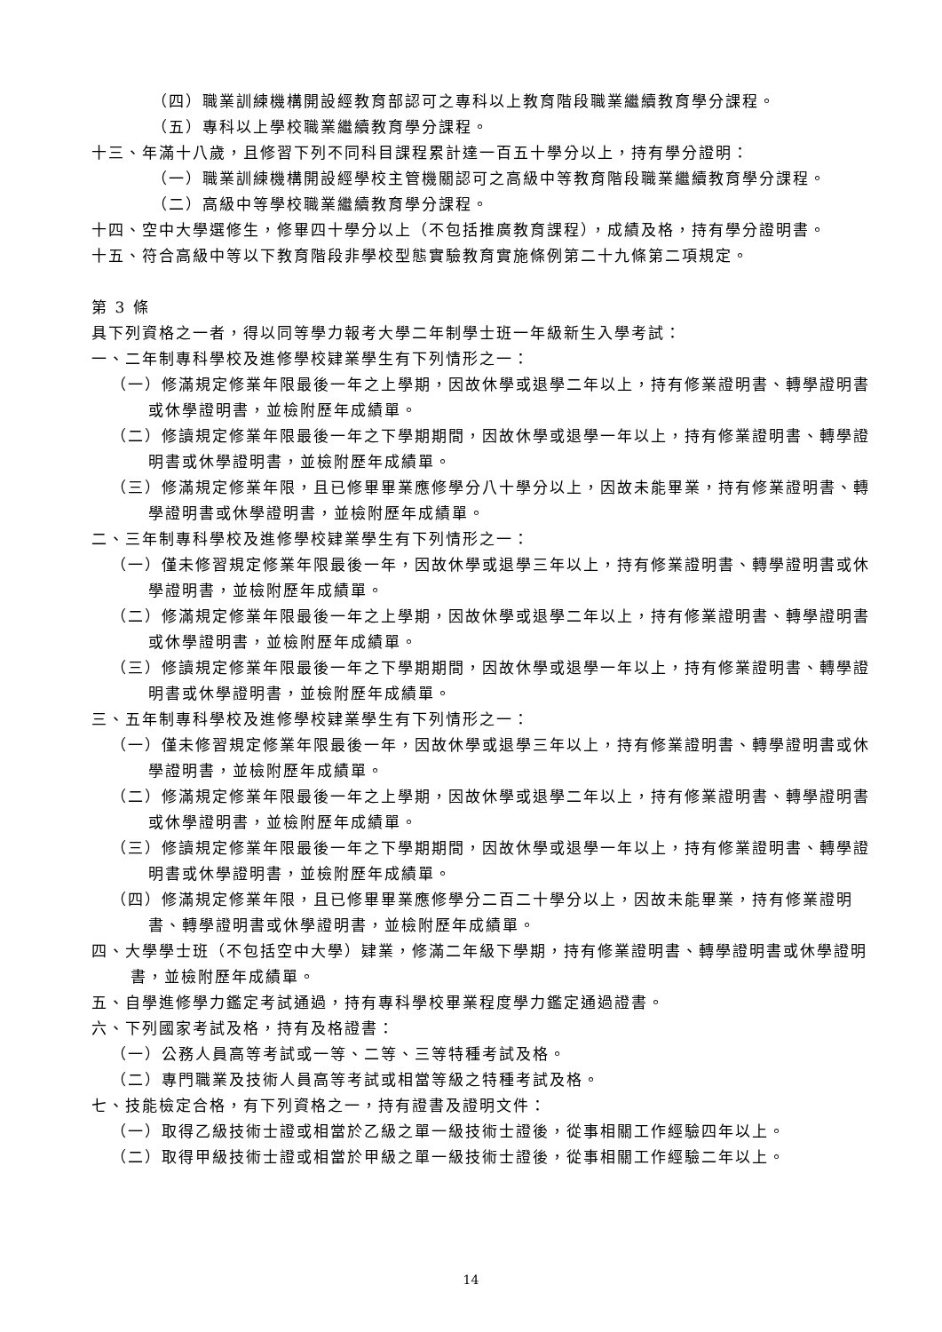（四）職業訓練機構開設經教育部認可之專科以上教育階段職業繼續教育學分課程。
（五）專科以上學校職業繼續教育學分課程。
十三、年滿十八歲，且修習下列不同科目課程累計達一百五十學分以上，持有學分證明：
（一）職業訓練機構開設經學校主管機關認可之高級中等教育階段職業繼續教育學分課程。
（二）高級中等學校職業繼續教育學分課程。
十四、空中大學選修生，修畢四十學分以上（不包括推廣教育課程），成績及格，持有學分證明書。
十五、符合高級中等以下教育階段非學校型態實驗教育實施條例第二十九條第二項規定。
第 3 條
具下列資格之一者，得以同等學力報考大學二年制學士班一年級新生入學考試：
一、二年制專科學校及進修學校肄業學生有下列情形之一：
（一）修滿規定修業年限最後一年之上學期，因故休學或退學二年以上，持有修業證明書、轉學證明書或休學證明書，並檢附歷年成績單。
（二）修讀規定修業年限最後一年之下學期期間，因故休學或退學一年以上，持有修業證明書、轉學證明書或休學證明書，並檢附歷年成績單。
（三）修滿規定修業年限，且已修畢畢業應修學分八十學分以上，因故未能畢業，持有修業證明書、轉學證明書或休學證明書，並檢附歷年成績單。
二、三年制專科學校及進修學校肄業學生有下列情形之一：
（一）僅未修習規定修業年限最後一年，因故休學或退學三年以上，持有修業證明書、轉學證明書或休學證明書，並檢附歷年成績單。
（二）修滿規定修業年限最後一年之上學期，因故休學或退學二年以上，持有修業證明書、轉學證明書或休學證明書，並檢附歷年成績單。
（三）修讀規定修業年限最後一年之下學期期間，因故休學或退學一年以上，持有修業證明書、轉學證明書或休學證明書，並檢附歷年成績單。
三、五年制專科學校及進修學校肄業學生有下列情形之一：
（一）僅未修習規定修業年限最後一年，因故休學或退學三年以上，持有修業證明書、轉學證明書或休學證明書，並檢附歷年成績單。
（二）修滿規定修業年限最後一年之上學期，因故休學或退學二年以上，持有修業證明書、轉學證明書或休學證明書，並檢附歷年成績單。
（三）修讀規定修業年限最後一年之下學期期間，因故休學或退學一年以上，持有修業證明書、轉學證明書或休學證明書，並檢附歷年成績單。
（四）修滿規定修業年限，且已修畢畢業應修學分二百二十學分以上，因故未能畢業，持有修業證明書、轉學證明書或休學證明書，並檢附歷年成績單。
四、大學學士班（不包括空中大學）肄業，修滿二年級下學期，持有修業證明書、轉學證明書或休學證明書，並檢附歷年成績單。
五、自學進修學力鑑定考試通過，持有專科學校畢業程度學力鑑定通過證書。
六、下列國家考試及格，持有及格證書：
（一）公務人員高等考試或一等、二等、三等特種考試及格。
（二）專門職業及技術人員高等考試或相當等級之特種考試及格。
七、技能檢定合格，有下列資格之一，持有證書及證明文件：
（一）取得乙級技術士證或相當於乙級之單一級技術士證後，從事相關工作經驗四年以上。
（二）取得甲級技術士證或相當於甲級之單一級技術士證後，從事相關工作經驗二年以上。
14